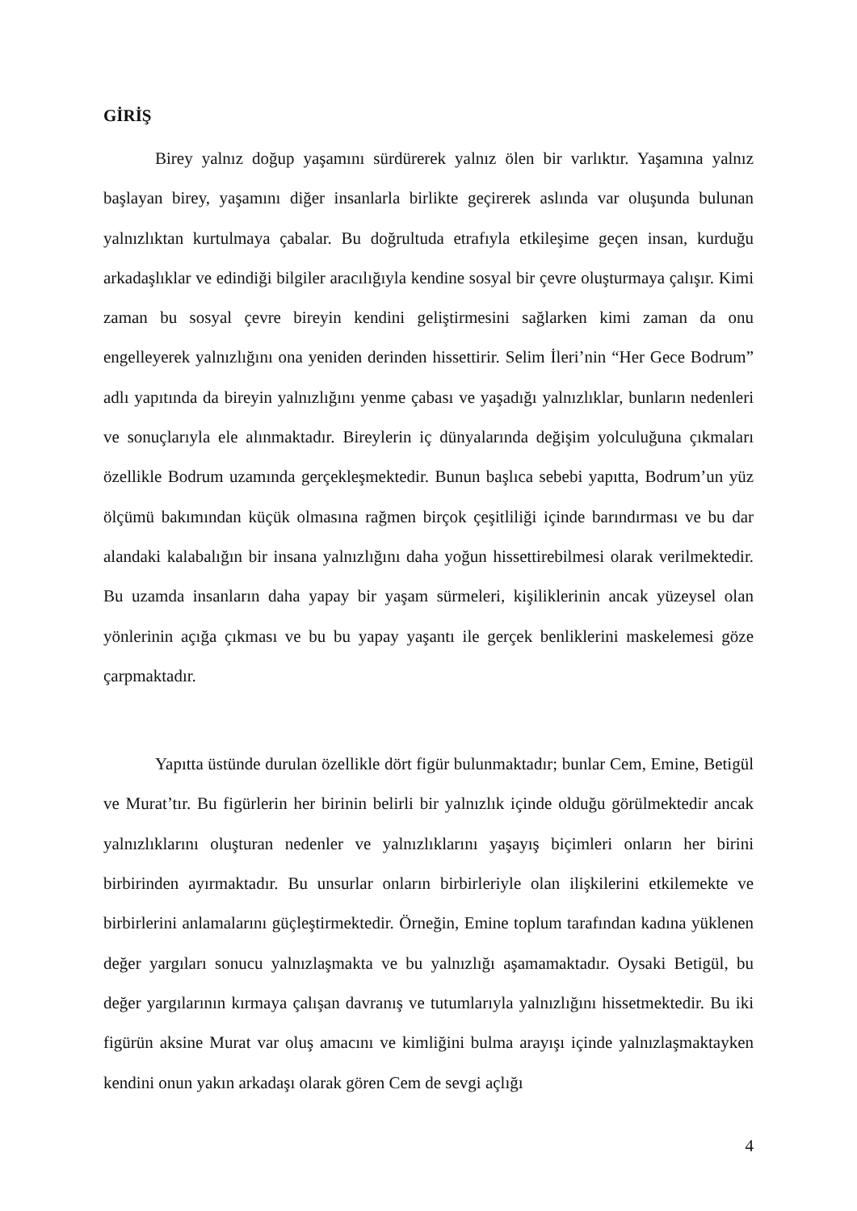GİRİŞ
Birey yalnız doğup yaşamını sürdürerek yalnız ölen bir varlıktır. Yaşamına yalnız başlayan birey, yaşamını diğer insanlarla birlikte geçirerek aslında var oluşunda bulunan yalnızlıktan kurtulmaya çabalar. Bu doğrultuda etrafıyla etkileşime geçen insan, kurduğu arkadaşlıklar ve edindiği bilgiler aracılığıyla kendine sosyal bir çevre oluşturmaya çalışır. Kimi zaman bu sosyal çevre bireyin kendini geliştirmesini sağlarken kimi zaman da onu engelleyerek yalnızlığını ona yeniden derinden hissettirir. Selim İleri’nin “Her Gece Bodrum” adlı yapıtında da bireyin yalnızlığını yenme çabası ve yaşadığı yalnızlıklar, bunların nedenleri ve sonuçlarıyla ele alınmaktadır. Bireylerin iç dünyalarında değişim yolculuğuna çıkmaları özellikle Bodrum uzamında gerçekleşmektedir. Bunun başlıca sebebi yapıtta, Bodrum’un yüz ölçümü bakımından küçük olmasına rağmen birçok çeşitliliği içinde barındırması ve bu dar alandaki kalabalığın bir insana yalnızlığını daha yoğun hissettirebilmesi olarak verilmektedir. Bu uzamda insanların daha yapay bir yaşam sürmeleri, kişiliklerinin ancak yüzeysel olan yönlerinin açığa çıkması ve bu bu yapay yaşantı ile gerçek benliklerini maskelemesi göze çarpmaktadır.
Yapıtta üstünde durulan özellikle dört figür bulunmaktadır; bunlar Cem, Emine, Betigül ve Murat’tır. Bu figürlerin her birinin belirli bir yalnızlık içinde olduğu görülmektedir ancak yalnızlıklarını oluşturan nedenler ve yalnızlıklarını yaşayış biçimleri onların her birini birbirinden ayırmaktadır. Bu unsurlar onların birbirleriyle olan ilişkilerini etkilemekte ve birbirlerini anlamalarını güçleştirmektedir. Örneğin, Emine toplum tarafından kadına yüklenen değer yargıları sonucu yalnızlaşmakta ve bu yalnızlığı aşamamaktadır. Oysaki Betigül, bu değer yargılarının kırmaya çalışan davranış ve tutumlarıyla yalnızlığını hissetmektedir. Bu iki figürün aksine Murat var oluş amacını ve kimliğini bulma arayışı içinde yalnızlaşmaktayken kendini onun yakın arkadaşı olarak gören Cem de sevgi açlığı
4